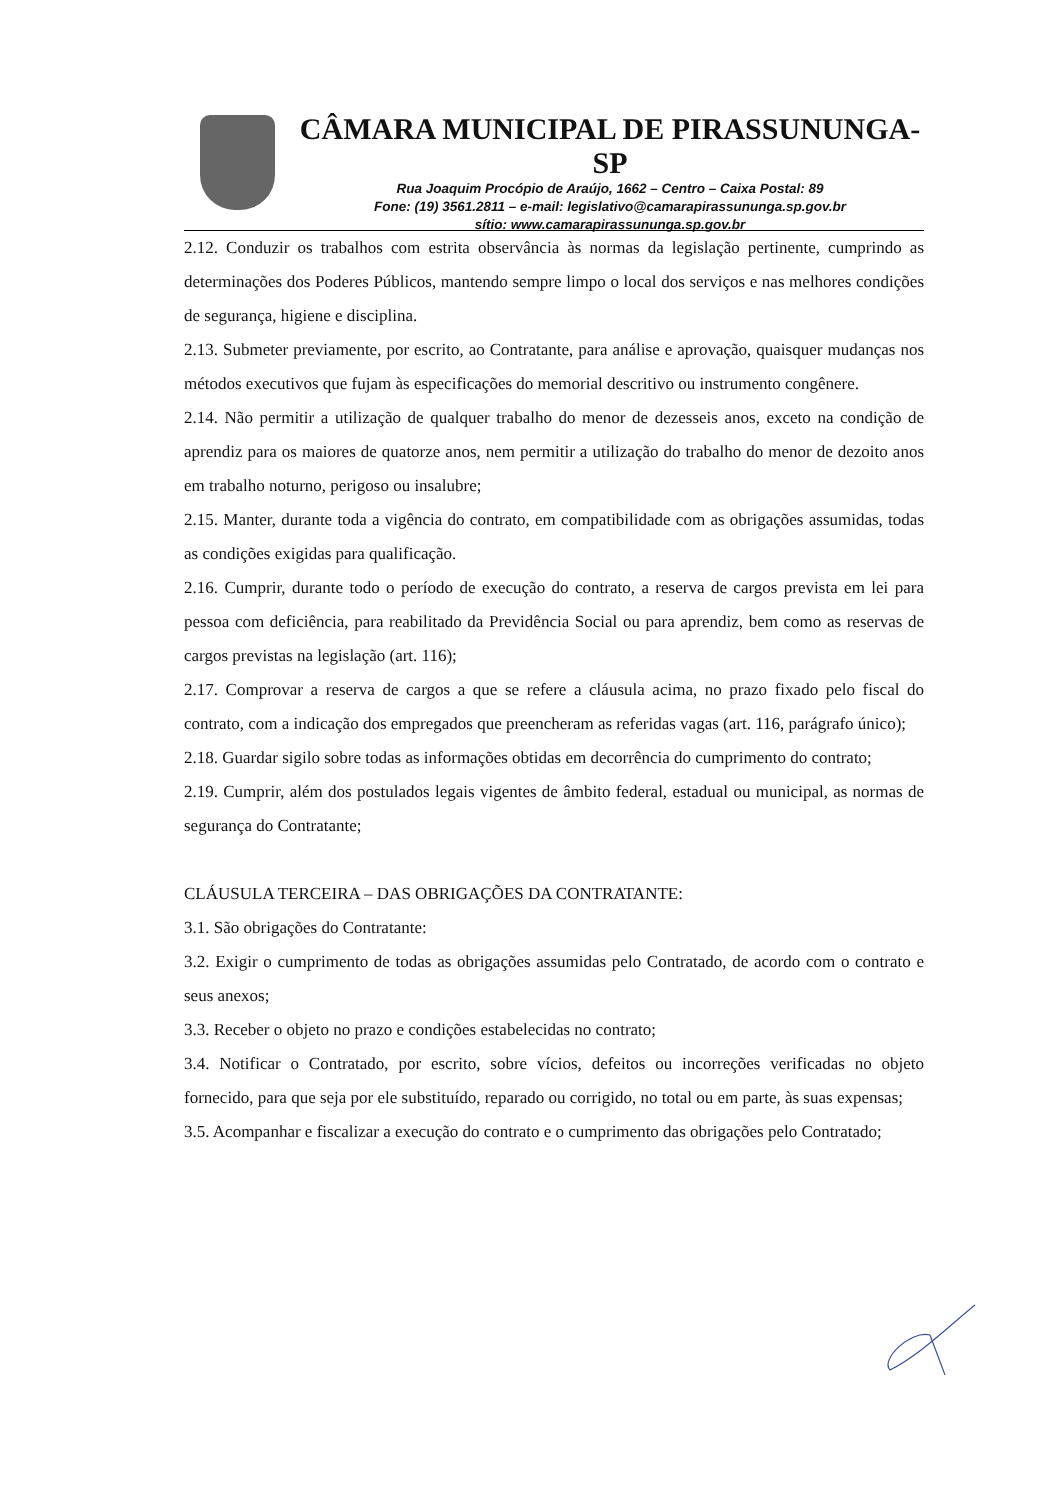CÂMARA MUNICIPAL DE PIRASSUNUNGA-SP
Rua Joaquim Procópio de Araújo, 1662 – Centro – Caixa Postal: 89
Fone: (19) 3561.2811 – e-mail: legislativo@camarapirassununga.sp.gov.br
sítio: www.camarapirassununga.sp.gov.br
2.12. Conduzir os trabalhos com estrita observância às normas da legislação pertinente, cumprindo as determinações dos Poderes Públicos, mantendo sempre limpo o local dos serviços e nas melhores condições de segurança, higiene e disciplina.
2.13. Submeter previamente, por escrito, ao Contratante, para análise e aprovação, quaisquer mudanças nos métodos executivos que fujam às especificações do memorial descritivo ou instrumento congênere.
2.14. Não permitir a utilização de qualquer trabalho do menor de dezesseis anos, exceto na condição de aprendiz para os maiores de quatorze anos, nem permitir a utilização do trabalho do menor de dezoito anos em trabalho noturno, perigoso ou insalubre;
2.15. Manter, durante toda a vigência do contrato, em compatibilidade com as obrigações assumidas, todas as condições exigidas para qualificação.
2.16. Cumprir, durante todo o período de execução do contrato, a reserva de cargos prevista em lei para pessoa com deficiência, para reabilitado da Previdência Social ou para aprendiz, bem como as reservas de cargos previstas na legislação (art. 116);
2.17. Comprovar a reserva de cargos a que se refere a cláusula acima, no prazo fixado pelo fiscal do contrato, com a indicação dos empregados que preencheram as referidas vagas (art. 116, parágrafo único);
2.18. Guardar sigilo sobre todas as informações obtidas em decorrência do cumprimento do contrato;
2.19. Cumprir, além dos postulados legais vigentes de âmbito federal, estadual ou municipal, as normas de segurança do Contratante;
CLÁUSULA TERCEIRA – DAS OBRIGAÇÕES DA CONTRATANTE:
3.1. São obrigações do Contratante:
3.2. Exigir o cumprimento de todas as obrigações assumidas pelo Contratado, de acordo com o contrato e seus anexos;
3.3. Receber o objeto no prazo e condições estabelecidas no contrato;
3.4. Notificar o Contratado, por escrito, sobre vícios, defeitos ou incorreções verificadas no objeto fornecido, para que seja por ele substituído, reparado ou corrigido, no total ou em parte, às suas expensas;
3.5. Acompanhar e fiscalizar a execução do contrato e o cumprimento das obrigações pelo Contratado;